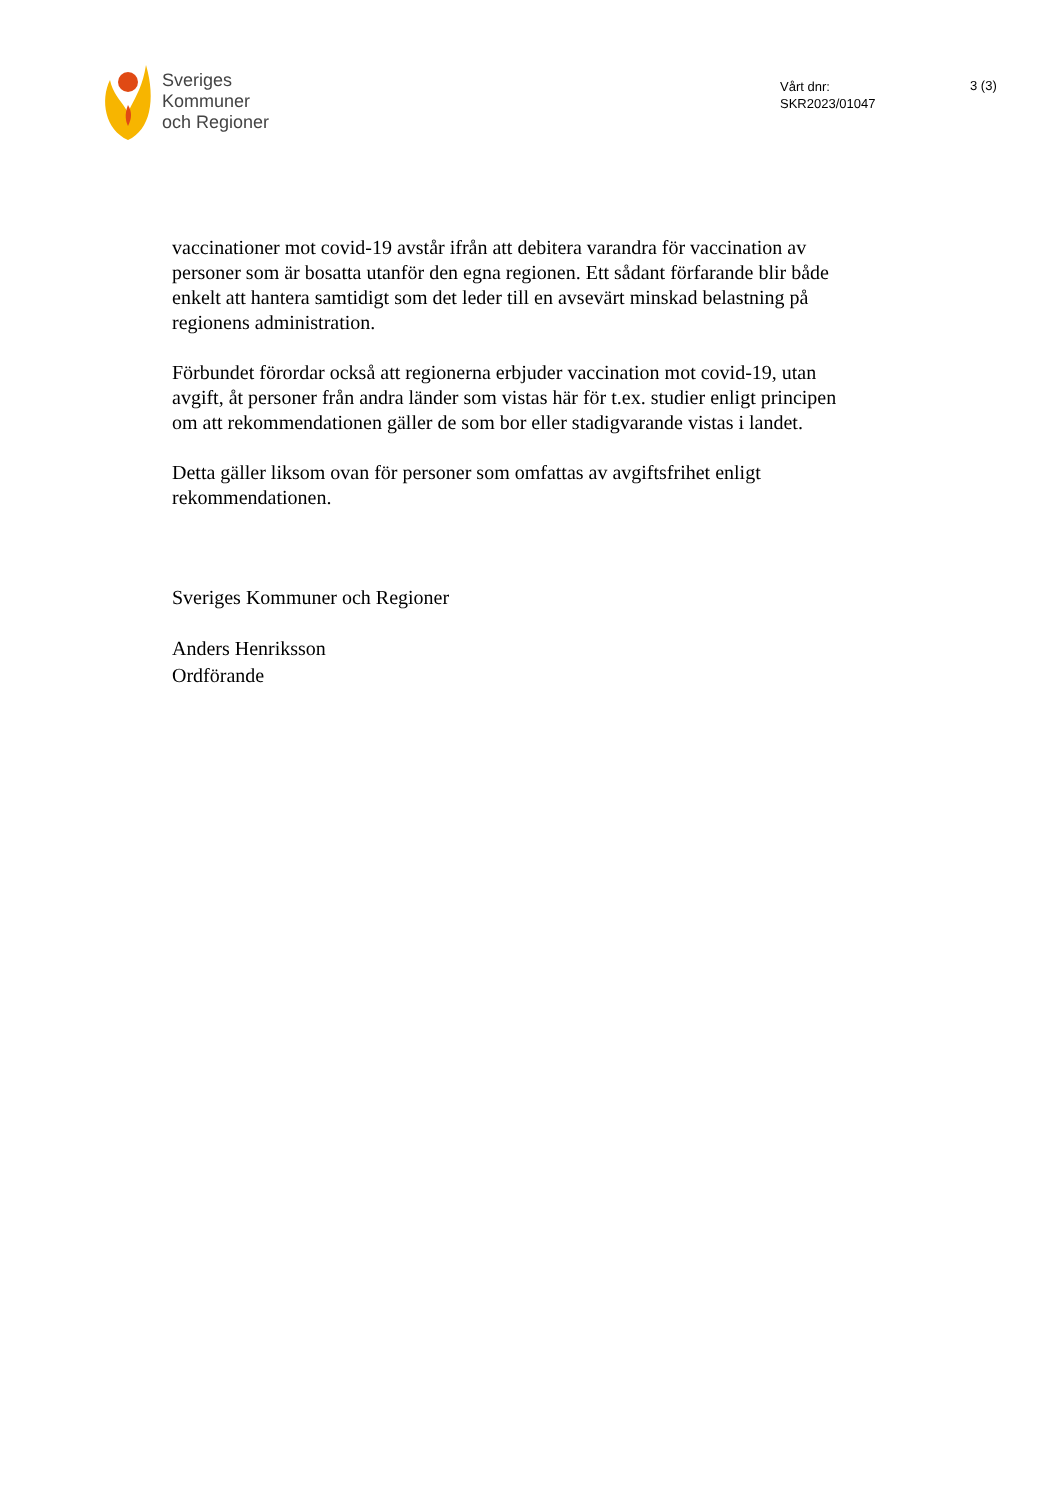Sveriges
Kommuner
och Regioner
Vårt dnr:
SKR2023/01047
3 (3)
vaccinationer mot covid-19 avstår ifrån att debitera varandra för vaccination av personer som är bosatta utanför den egna regionen. Ett sådant förfarande blir både enkelt att hantera samtidigt som det leder till en avsevärt minskad belastning på regionens administration.
Förbundet förordar också att regionerna erbjuder vaccination mot covid-19, utan avgift, åt personer från andra länder som vistas här för t.ex. studier enligt principen om att rekommendationen gäller de som bor eller stadigvarande vistas i landet.
Detta gäller liksom ovan för personer som omfattas av avgiftsfrihet enligt rekommendationen.
Sveriges Kommuner och Regioner
Anders Henriksson
Ordförande